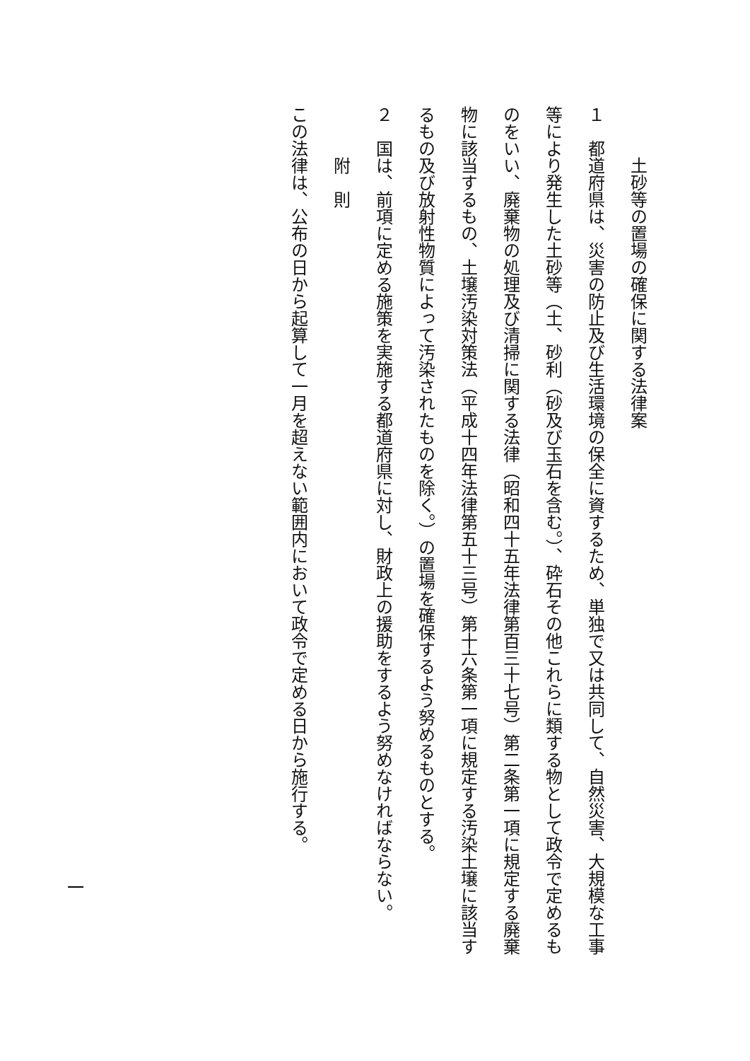土砂等の置場の確保に関する法律案
１　都道府県は、災害の防止及び生活環境の保全に資するため、単独で又は共同して、自然災害、大規模な工事等により発生した土砂等（土、砂利（砂及び玉石を含む。）、砕石その他これらに類する物として政令で定めるものをいい、廃棄物の処理及び清掃に関する法律（昭和四十五年法律第百三十七号）第二条第一項に規定する廃棄物に該当するもの、土壌汚染対策法（平成十四年法律第五十三号）第十六条第一項に規定する汚染土壌に該当するもの及び放射性物質によって汚染されたものを除く。）の置場を確保するよう努めるものとする。
２　国は、前項に定める施策を実施する都道府県に対し、財政上の援助をするよう努めなければならない。
附　則
この法律は、公布の日から起算して一月を超えない範囲内において政令で定める日から施行する。
一